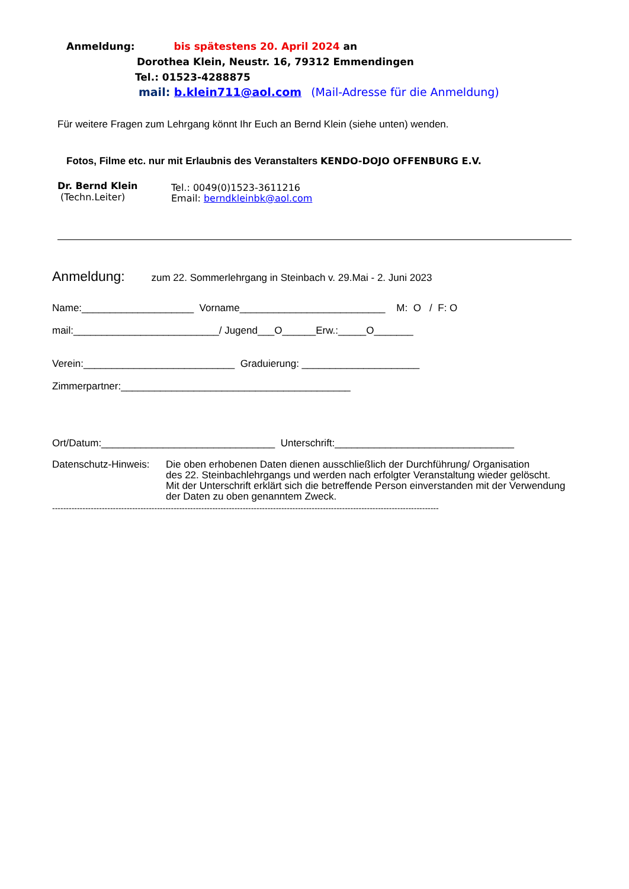Anmeldung: bis spätestens 20. April 2024 an
Dorothea Klein, Neustr. 16, 79312 Emmendingen
Tel.: 01523-4288875
mail: b.klein711@aol.com (Mail-Adresse für die Anmeldung)
Für weitere Fragen zum Lehrgang könnt Ihr Euch an Bernd Klein (siehe unten) wenden.
Fotos, Filme etc. nur mit Erlaubnis des Veranstalters KENDO-DOJO OFFENBURG E.V.
Dr. Bernd Klein
(Techn.Leiter)
Tel.: 0049(0)1523-3611216
Email: berndkleinbk@aol.com
Anmeldung: zum 22. Sommerlehrgang in Steinbach v. 29.Mai - 2. Juni 2023
Name:____________________ Vorname__________________________ M: O / F: O
mail:__________________________/ Jugend___O______Erw.:_____O_______
Verein:___________________________ Graduierung: _____________________
Zimmerpartner:_________________________________________
Ort/Datum:_______________________________ Unterschrift:________________________________
Datenschutz-Hinweis:
Die oben erhobenen Daten dienen ausschließlich der Durchführung/ Organisation
des 22. Steinbachlehrgangs und werden nach erfolgter Veranstaltung wieder gelöscht.
Mit der Unterschrift erklärt sich die betreffende Person einverstanden mit der Verwendung
der Daten zu oben genanntem Zweck.
--------------------------------------------------------------------------------------------------------------------------------------------